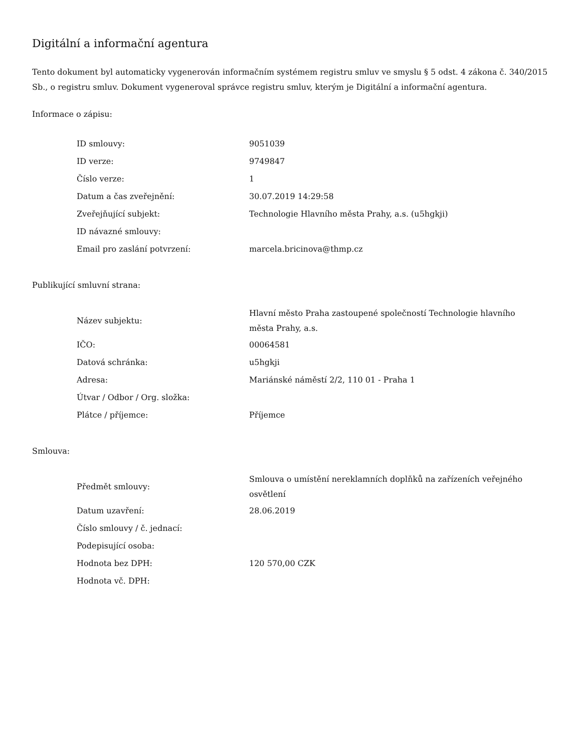Digitální a informační agentura
Tento dokument byl automaticky vygenerován informačním systémem registru smluv ve smyslu § 5 odst. 4 zákona č. 340/2015 Sb., o registru smluv. Dokument vygeneroval správce registru smluv, kterým je Digitální a informační agentura.
Informace o zápisu:
| ID smlouvy: | 9051039 |
| ID verze: | 9749847 |
| Číslo verze: | 1 |
| Datum a čas zveřejnění: | 30.07.2019 14:29:58 |
| Zveřejňující subjekt: | Technologie Hlavního města Prahy, a.s. (u5hgkji) |
| ID návazné smlouvy: | |
| Email pro zaslání potvrzení: | marcela.bricinova@thmp.cz |
Publikující smluvní strana:
| Název subjektu: | Hlavní město Praha zastoupené společností Technologie hlavního města Prahy, a.s. |
| IČO: | 00064581 |
| Datová schránka: | u5hgkji |
| Adresa: | Mariánské náměstí 2/2, 110 01 - Praha 1 |
| Útvar / Odbor / Org. složka: | |
| Plátce / příjemce: | Příjemce |
Smlouva:
| Předmět smlouvy: | Smlouva o umístění nereklamních doplňků na zařízeních veřejného osvětlení |
| Datum uzavření: | 28.06.2019 |
| Číslo smlouvy / č. jednací: | |
| Podepisující osoba: | |
| Hodnota bez DPH: | 120 570,00 CZK |
| Hodnota vč. DPH: | |